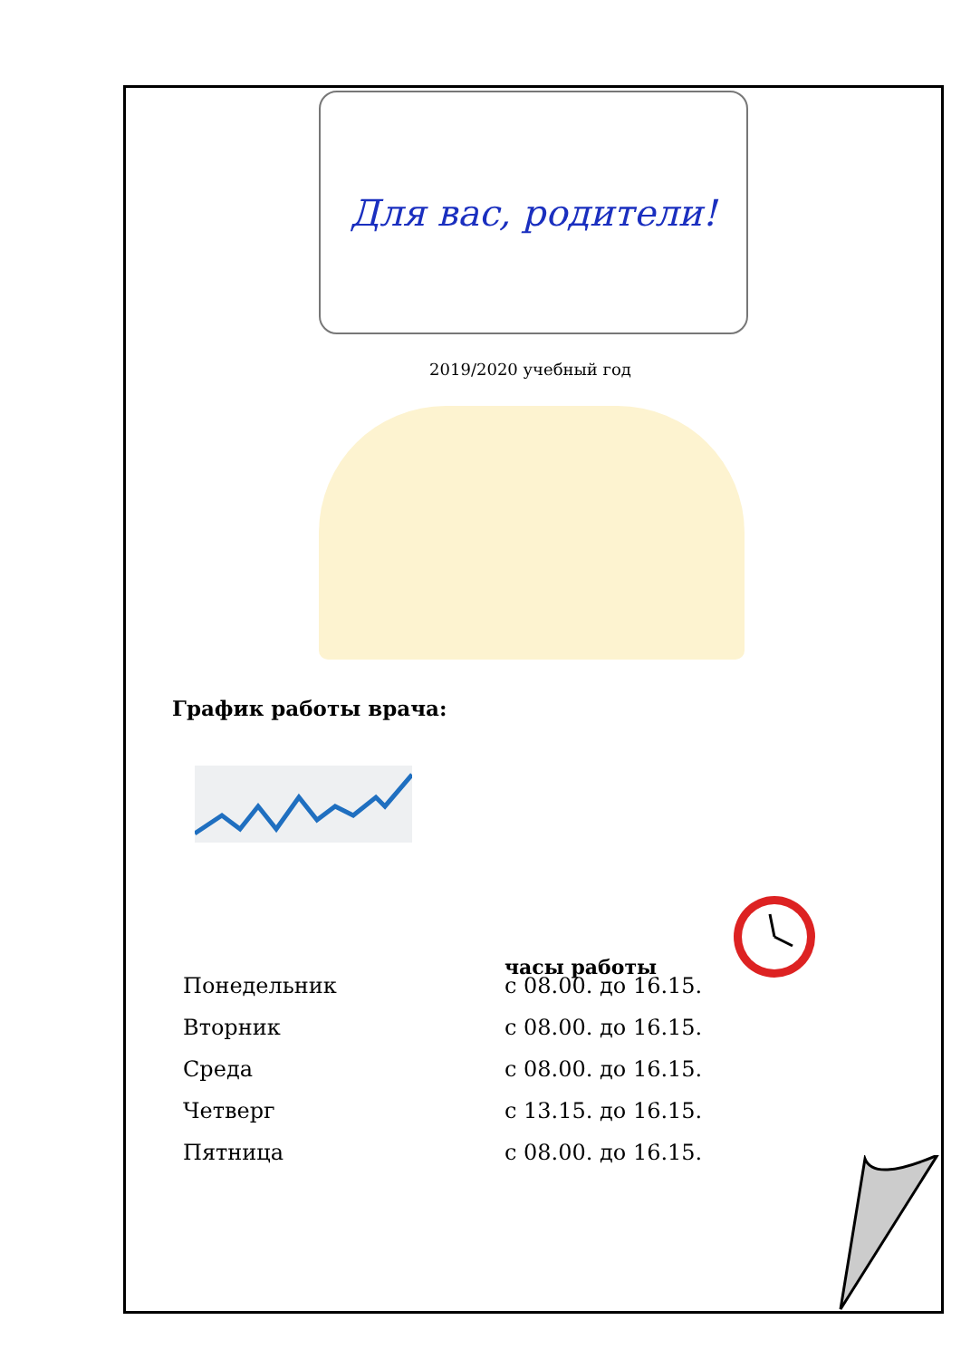Для вас, родители!
2019/2020 учебный год
График работы врача:
часы работы
Понедельник с 08.00. до 16.15.
Вторник с 08.00. до 16.15.
Среда с 08.00. до 16.15.
Четверг с 13.15. до 16.15.
Пятница с 08.00. до 16.15.